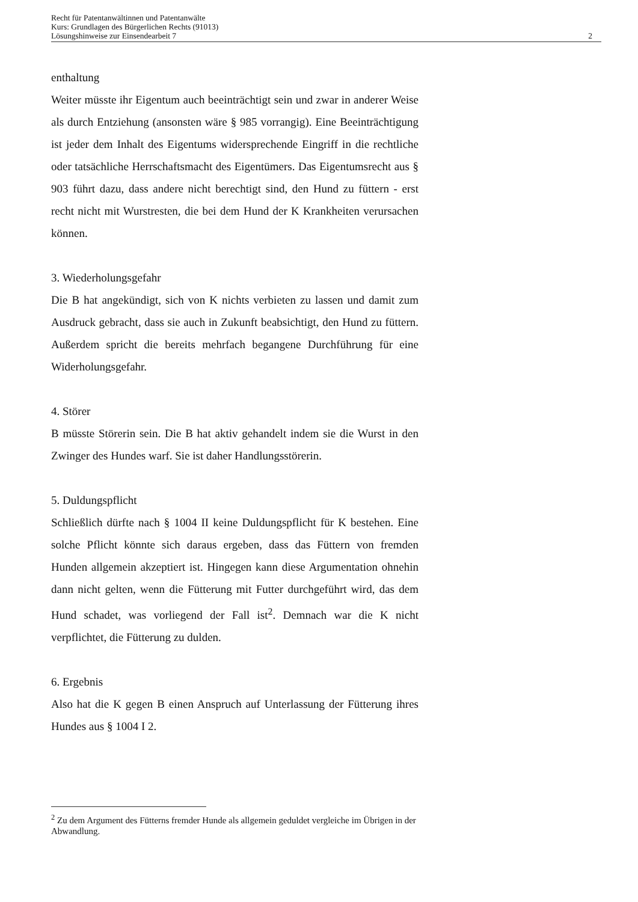Recht für Patentanwältinnen und Patentanwälte
Kurs: Grundlagen des Bürgerlichen Rechts (91013)
Lösungshinweise zur Einsendearbeit 7
2
enthaltung
Weiter müsste ihr Eigentum auch beeinträchtigt sein und zwar in anderer Weise als durch Entziehung (ansonsten wäre § 985 vorrangig). Eine Beeinträchtigung ist jeder dem Inhalt des Eigentums widersprechende Eingriff in die rechtliche oder tatsächliche Herrschaftsmacht des Eigentümers. Das Eigentumsrecht aus § 903 führt dazu, dass andere nicht berechtigt sind, den Hund zu füttern - erst recht nicht mit Wurstresten, die bei dem Hund der K Krankheiten verursachen können.
3. Wiederholungsgefahr
Die B hat angekündigt, sich von K nichts verbieten zu lassen und damit zum Ausdruck gebracht, dass sie auch in Zukunft beabsichtigt, den Hund zu füttern. Außerdem spricht die bereits mehrfach begangene Durchführung für eine Widerholungsgefahr.
4. Störer
B müsste Störerin sein. Die B hat aktiv gehandelt indem sie die Wurst in den Zwinger des Hundes warf. Sie ist daher Handlungsstörerin.
5. Duldungspflicht
Schließlich dürfte nach § 1004 II keine Duldungspflicht für K bestehen. Eine solche Pflicht könnte sich daraus ergeben, dass das Füttern von fremden Hunden allgemein akzeptiert ist. Hingegen kann diese Argumentation ohnehin dann nicht gelten, wenn die Fütterung mit Futter durchgeführt wird, das dem Hund schadet, was vorliegend der Fall ist<sup>2</sup>. Demnach war die K nicht verpflichtet, die Fütterung zu dulden.
6. Ergebnis
Also hat die K gegen B einen Anspruch auf Unterlassung der Fütterung ihres Hundes aus § 1004 I 2.
<sup>2</sup> Zu dem Argument des Fütterns fremder Hunde als allgemein geduldet vergleiche im Übrigen in der Abwandlung.